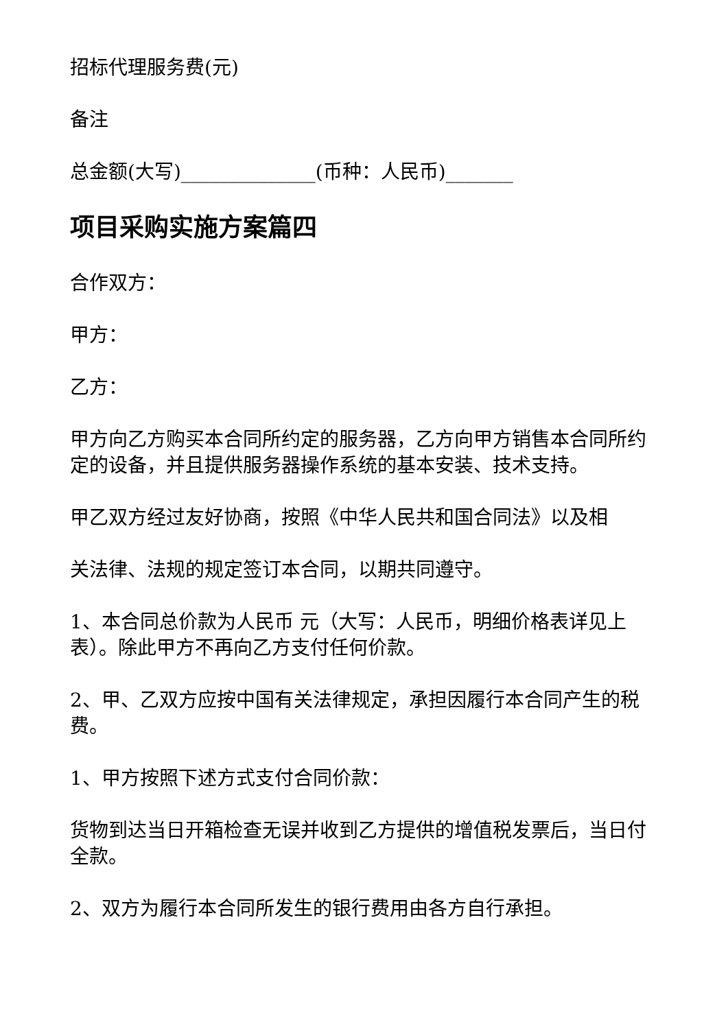招标代理服务费(元)
备注
总金额(大写)______________(币种：人民币)_______
项目采购实施方案篇四
合作双方：
甲方：
乙方：
甲方向乙方购买本合同所约定的服务器，乙方向甲方销售本合同所约定的设备，并且提供服务器操作系统的基本安装、技术支持。
甲乙双方经过友好协商，按照《中华人民共和国合同法》以及相
关法律、法规的规定签订本合同，以期共同遵守。
1、本合同总价款为人民币 元（大写：人民币，明细价格表详见上表）。除此甲方不再向乙方支付任何价款。
2、甲、乙双方应按中国有关法律规定，承担因履行本合同产生的税费。
1、甲方按照下述方式支付合同价款：
货物到达当日开箱检查无误并收到乙方提供的增值税发票后，当日付全款。
2、双方为履行本合同所发生的银行费用由各方自行承担。